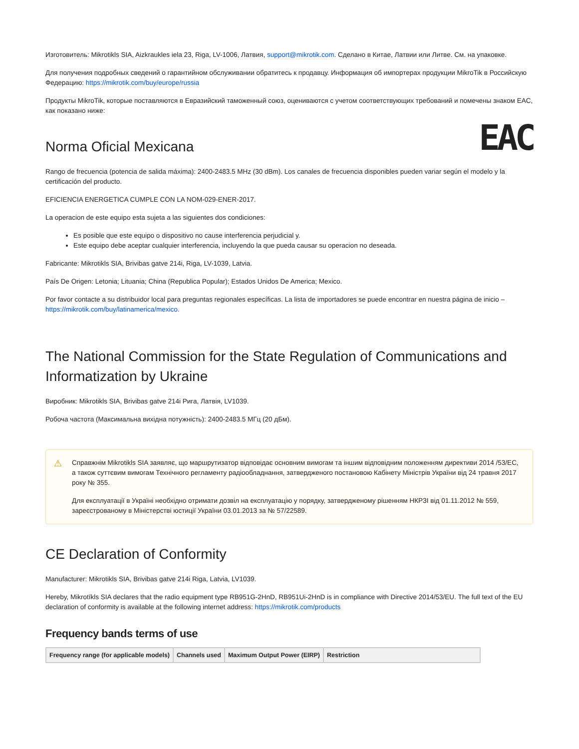Изготовитель: Mikrotikls SIA, Aizkraukles iela 23, Riga, LV-1006, Латвия, support@mikrotik.com. Сделано в Китае, Латвии или Литве. См. на упаковке.
Для получения подробных сведений о гарантийном обслуживании обратитесь к продавцу. Информация об импортерах продукции MikroTik в Российскую Федерацию: https://mikrotik.com/buy/europe/russia
Продукты MikroTik, которые поставляются в Евразийский таможенный союз, оцениваются с учетом соответствующих требований и помечены знаком EAC, как показано ниже:
EAC
Norma Oficial Mexicana
Rango de frecuencia (potencia de salida máxima): 2400-2483.5 MHz (30 dBm). Los canales de frecuencia disponibles pueden variar según el modelo y la certificación del producto.
EFICIENCIA ENERGETICA CUMPLE CON LA NOM-029-ENER-2017.
La operacion de este equipo esta sujeta a las siguientes dos condiciones:
Es posible que este equipo o dispositivo no cause interferencia perjudicial y.
Este equipo debe aceptar cualquier interferencia, incluyendo la que pueda causar su operacion no deseada.
Fabricante: Mikrotikls SIA, Brivibas gatve 214i, Riga, LV-1039, Latvia.
País De Origen: Letonia; Lituania; China (Republica Popular); Estados Unidos De America; Mexico.
Por favor contacte a su distribuidor local para preguntas regionales específicas. La lista de importadores se puede encontrar en nuestra página de inicio – https://mikrotik.com/buy/latinamerica/mexico.
The National Commission for the State Regulation of Communications and Informatization by Ukraine
Виробник: Mikrotikls SIA, Brivibas gatve 214i Рига, Латвія, LV1039.
Робоча частота (Максимальна вихідна потужність): 2400-2483.5 МГц (20 дБм).
⚠
Справжнім Mikrotikls SIA заявляє, що маршрутизатор відповідає основним вимогам та іншим відповідним положенням директиви 2014 /53/EC, а також суттєвим вимогам Технічного регламенту радіообладнання, затвердженого постановою Кабінету Міністрів України від 24 травня 2017 року № 355.
Для експлуатації в Україні необхідно отримати дозвіл на експлуатацію у порядку, затвердженому рішенням НКРЗІ від 01.11.2012 № 559, зареєстрованому в Міністерстві юстиції України 03.01.2013 за № 57/22589.
CE Declaration of Conformity
Manufacturer: Mikrotikls SIA, Brivibas gatve 214i Riga, Latvia, LV1039.
Hereby, Mikrotīkls SIA declares that the radio equipment type RB951G-2HnD, RB951Ui-2HnD is in compliance with Directive 2014/53/EU. The full text of the EU declaration of conformity is available at the following internet address: https://mikrotik.com/products
Frequency bands terms of use
| Frequency range (for applicable models) | Channels used | Maximum Output Power (EIRP) | Restriction |
| --- | --- | --- | --- |